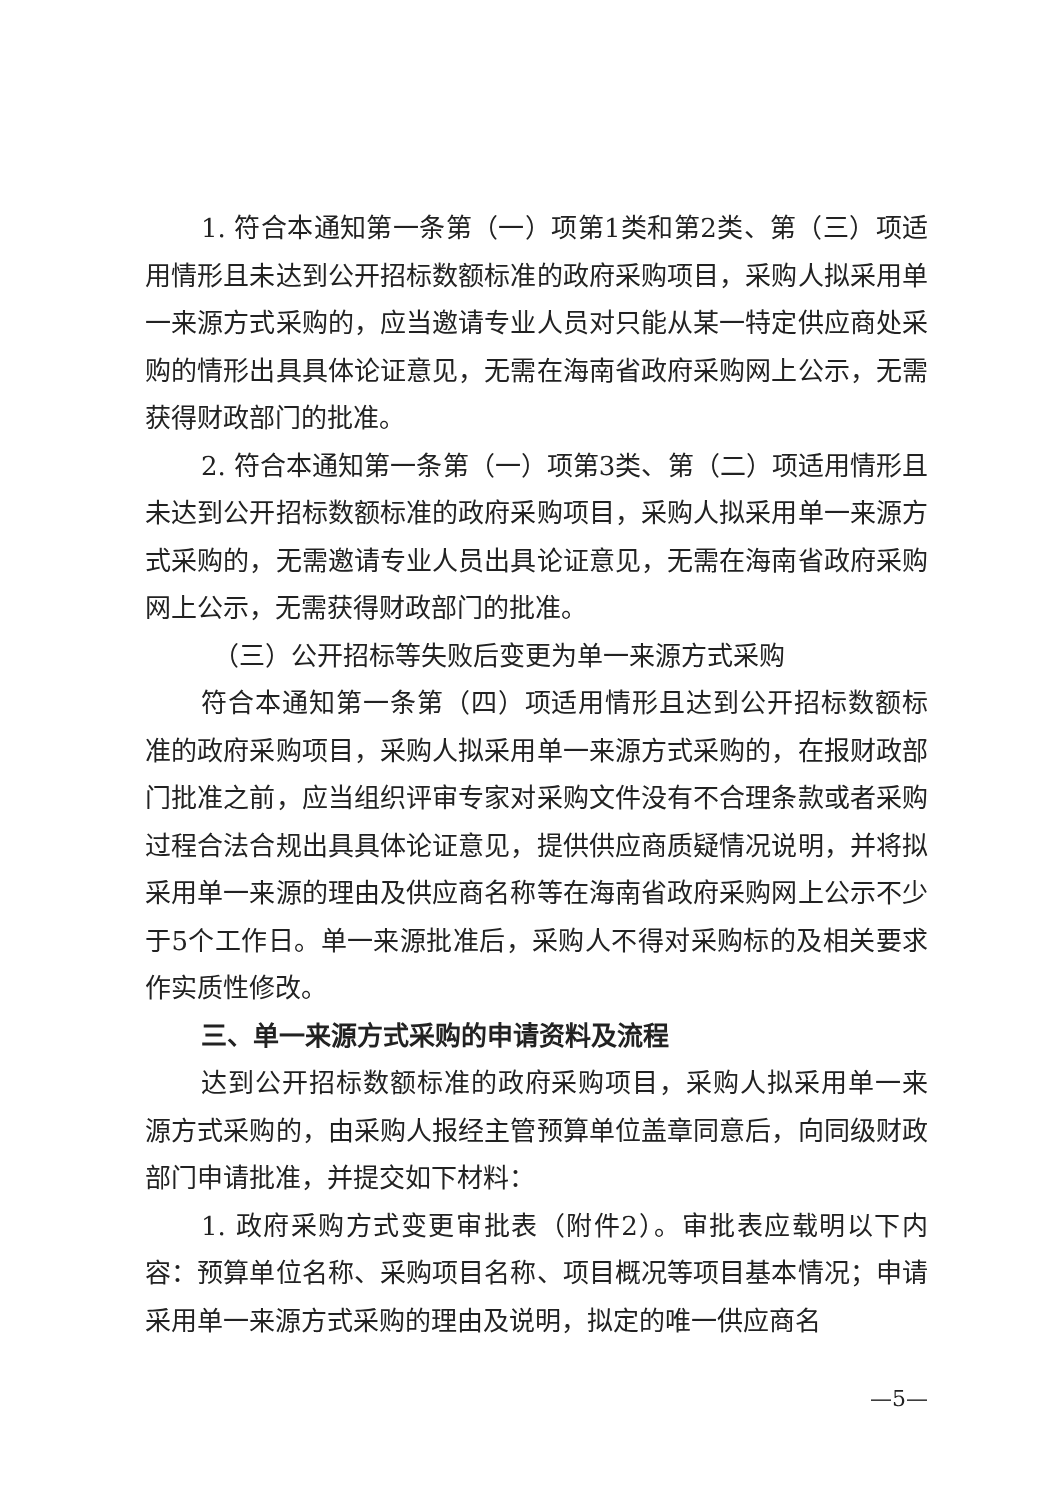1. 符合本通知第一条第（一）项第1类和第2类、第（三）项适用情形且未达到公开招标数额标准的政府采购项目，采购人拟采用单一来源方式采购的，应当邀请专业人员对只能从某一特定供应商处采购的情形出具具体论证意见，无需在海南省政府采购网上公示，无需获得财政部门的批准。
2. 符合本通知第一条第（一）项第3类、第（二）项适用情形且未达到公开招标数额标准的政府采购项目，采购人拟采用单一来源方式采购的，无需邀请专业人员出具论证意见，无需在海南省政府采购网上公示，无需获得财政部门的批准。
（三）公开招标等失败后变更为单一来源方式采购
符合本通知第一条第（四）项适用情形且达到公开招标数额标准的政府采购项目，采购人拟采用单一来源方式采购的，在报财政部门批准之前，应当组织评审专家对采购文件没有不合理条款或者采购过程合法合规出具具体论证意见，提供供应商质疑情况说明，并将拟采用单一来源的理由及供应商名称等在海南省政府采购网上公示不少于5个工作日。单一来源批准后，采购人不得对采购标的及相关要求作实质性修改。
三、单一来源方式采购的申请资料及流程
达到公开招标数额标准的政府采购项目，采购人拟采用单一来源方式采购的，由采购人报经主管预算单位盖章同意后，向同级财政部门申请批准，并提交如下材料：
1. 政府采购方式变更审批表（附件2）。审批表应载明以下内容：预算单位名称、采购项目名称、项目概况等项目基本情况；申请采用单一来源方式采购的理由及说明，拟定的唯一供应商名
—5—